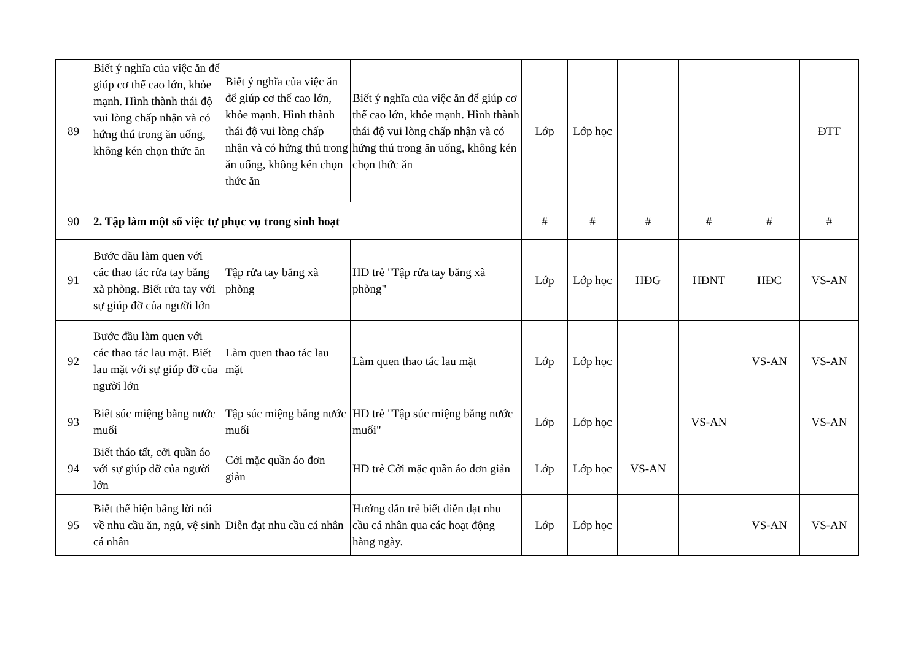| 89 | Biết ý nghĩa của việc ăn để giúp cơ thể cao lớn, khỏe mạnh. Hình thành thái độ vui lòng chấp nhận và có hứng thú trong ăn uống, không kén chọn thức ăn | Biết ý nghĩa của việc ăn để giúp cơ thể cao lớn, khỏe mạnh. Hình thành thái độ vui lòng chấp nhận và có hứng thú trong ăn uống, không kén chọn thức ăn | Biết ý nghĩa của việc ăn để giúp cơ thể cao lớn, khỏe mạnh. Hình thành thái độ vui lòng chấp nhận và có hứng thú trong ăn uống, không kén chọn thức ăn | Lớp | Lớp học | | | | ĐTT |
| 90 | 2. Tập làm một số việc tự phục vụ trong sinh hoạt | | | # | # | # | # | # | # |
| 91 | Bước đầu làm quen với các thao tác rửa tay bằng xà phòng. Biết rửa tay với sự giúp đỡ của người lớn | Tập rửa tay bằng xà phòng | HD trẻ "Tập rửa tay bằng xà phòng" | Lớp | Lớp học | HĐG | HĐNT | HĐC | VS-AN |
| 92 | Bước đầu làm quen với các thao tác lau mặt. Biết lau mặt với sự giúp đỡ của người lớn | Làm quen thao tác lau mặt | Làm quen thao tác lau mặt | Lớp | Lớp học | | | VS-AN | VS-AN |
| 93 | Biết súc miệng bằng nước muối | Tập súc miệng bằng nước muối | HD trẻ "Tập súc miệng bằng nước muối" | Lớp | Lớp học | | VS-AN | | VS-AN |
| 94 | Biết tháo tất, cởi quần áo với sự giúp đỡ của người lớn | Cởi mặc quần áo đơn giản | HD trẻ Cởi mặc quần áo đơn giản | Lớp | Lớp học | VS-AN | | | |
| 95 | Biết thể hiện bằng lời nói về nhu cầu ăn, ngủ, vệ sinh cá nhân | Diễn đạt nhu cầu cá nhân | Hướng dẫn trẻ biết diễn đạt nhu cầu cá nhân qua các hoạt động hàng ngày. | Lớp | Lớp học | | | VS-AN | VS-AN |